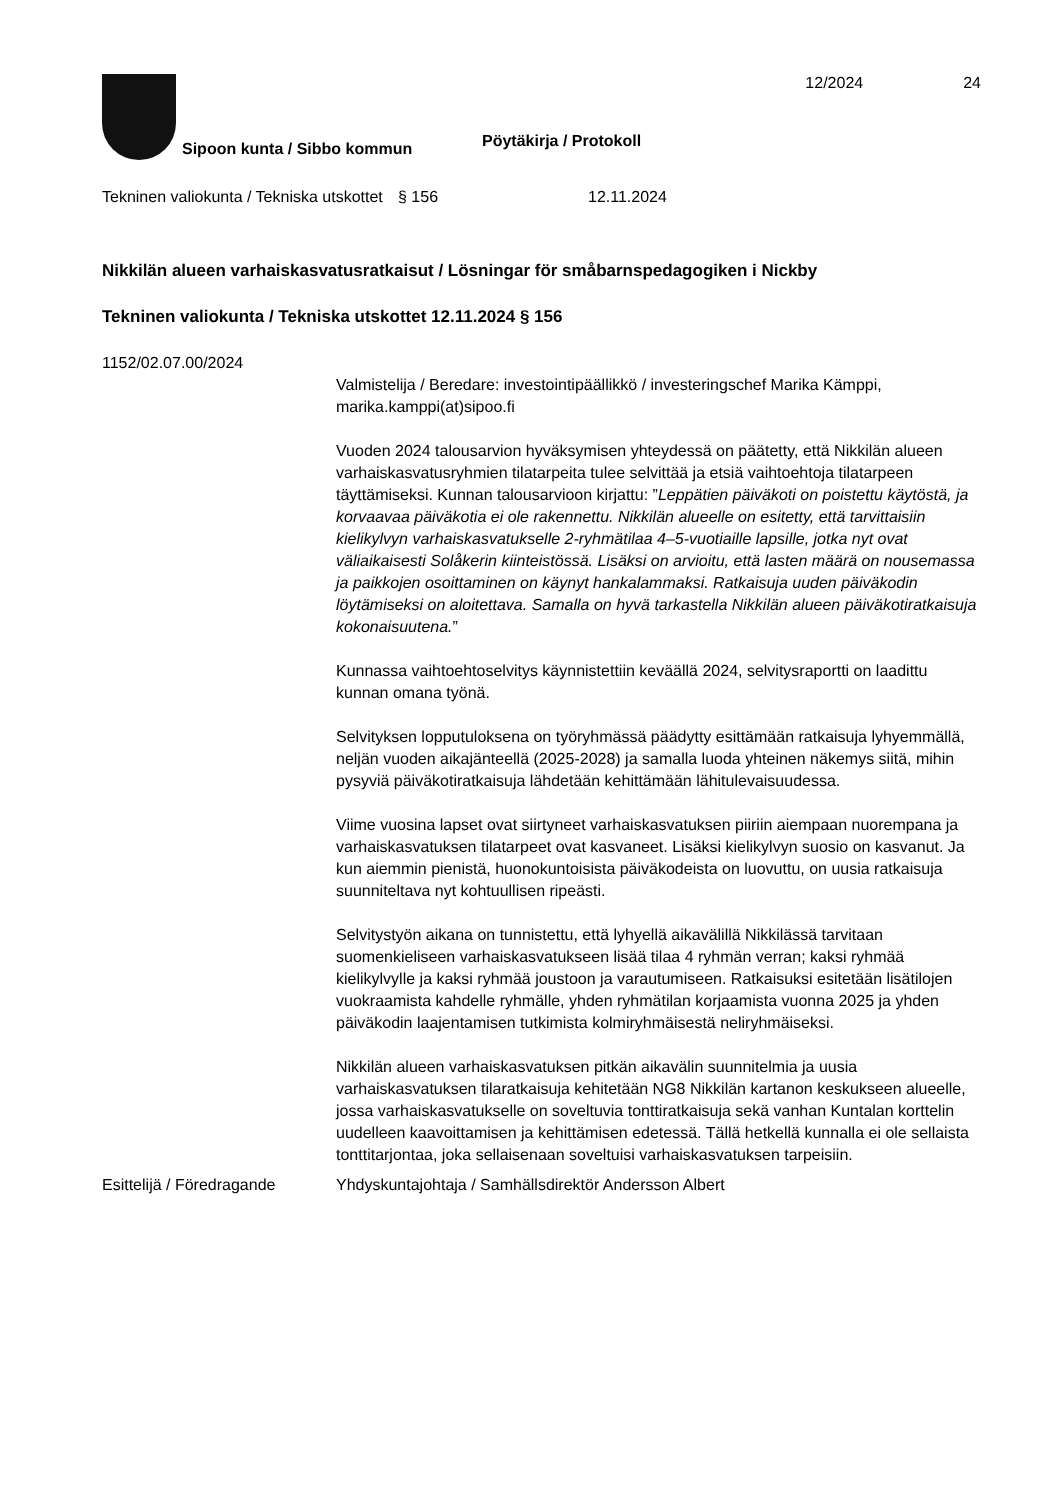12/2024 24
Sipoon kunta / Sibbo kommun
Pöytäkirja / Protokoll
Tekninen valiokunta / Tekniska utskottet
§ 156 12.11.2024
Nikkilän alueen varhaiskasvatusratkaisut / Lösningar för småbarnspedagogiken i Nickby
Tekninen valiokunta / Tekniska utskottet 12.11.2024 § 156
1152/02.07.00/2024
Valmistelija / Beredare: investointipäällikkö / investeringschef Marika Kämppi, marika.kamppi(at)sipoo.fi
Vuoden 2024 talousarvion hyväksymisen yhteydessä on päätetty, että Nikkilän alueen varhaiskasvatusryhmien tilatarpeita tulee selvittää ja etsiä vaihtoehtoja tilatarpeen täyttämiseksi. Kunnan talousarvioon kirjattu: ”Leppätien päiväkoti on poistettu käytöstä, ja korvaavaa päiväkotia ei ole rakennettu. Nikkilän alueelle on esitetty, että tarvittaisiin kielikylvyn varhaiskasvatukselle 2-ryhmätilaa 4–5-vuotiaille lapsille, jotka nyt ovat väliaikaisesti Solåkerin kiinteistössä. Lisäksi on arvioitu, että lasten määrä on nousemassa ja paikkojen osoittaminen on käynyt hankalammaksi. Ratkaisuja uuden päiväkodin löytämiseksi on aloitettava. Samalla on hyvä tarkastella Nikkilän alueen päiväkotiratkaisuja kokonaisuutena.”
Kunnassa vaihtoehtoselvitys käynnistettiin keväällä 2024, selvitysraportti on laadittu kunnan omana työnä.
Selvityksen lopputuloksena on työryhmässä päädytty esittämään ratkaisuja lyhyemmällä, neljän vuoden aikajänteellä (2025-2028) ja samalla luoda yhteinen näkemys siitä, mihin pysyviä päiväkotiratkaisuja lähdetään kehittämään lähitulevaisuudessa.
Viime vuosina lapset ovat siirtyneet varhaiskasvatuksen piiriin aiempaan nuorempana ja varhaiskasvatuksen tilatarpeet ovat kasvaneet. Lisäksi kielikylvyn suosio on kasvanut. Ja kun aiemmin pienistä, huonokuntoisista päiväkodeista on luovuttu, on uusia ratkaisuja suunniteltava nyt kohtuullisen ripeästi.
Selvitystyön aikana on tunnistettu, että lyhyellä aikavälillä Nikkilässä tarvitaan suomenkieliseen varhaiskasvatukseen lisää tilaa 4 ryhmän verran; kaksi ryhmää kielikylvylle ja kaksi ryhmää joustoon ja varautumiseen. Ratkaisuksi esitetään lisätilojen vuokraamista kahdelle ryhmälle, yhden ryhmätilan korjaamista vuonna 2025 ja yhden päiväkodin laajentamisen tutkimista kolmiryhmäisestä neliryhmäiseksi.
Nikkilän alueen varhaiskasvatuksen pitkän aikavälin suunnitelmia ja uusia varhaiskasvatuksen tilaratkaisuja kehitetään NG8 Nikkilän kartanon keskukseen alueelle, jossa varhaiskasvatukselle on soveltuvia tonttiratkaisuja sekä vanhan Kuntalan korttelin uudelleen kaavoittamisen ja kehittämisen edetessä. Tällä hetkellä kunnalla ei ole sellaista tonttitarjontaa, joka sellaisenaan soveltuisi varhaiskasvatuksen tarpeisiin.
Esittelijä / Föredragande
Yhdyskuntajohtaja / Samhällsdirektör Andersson Albert